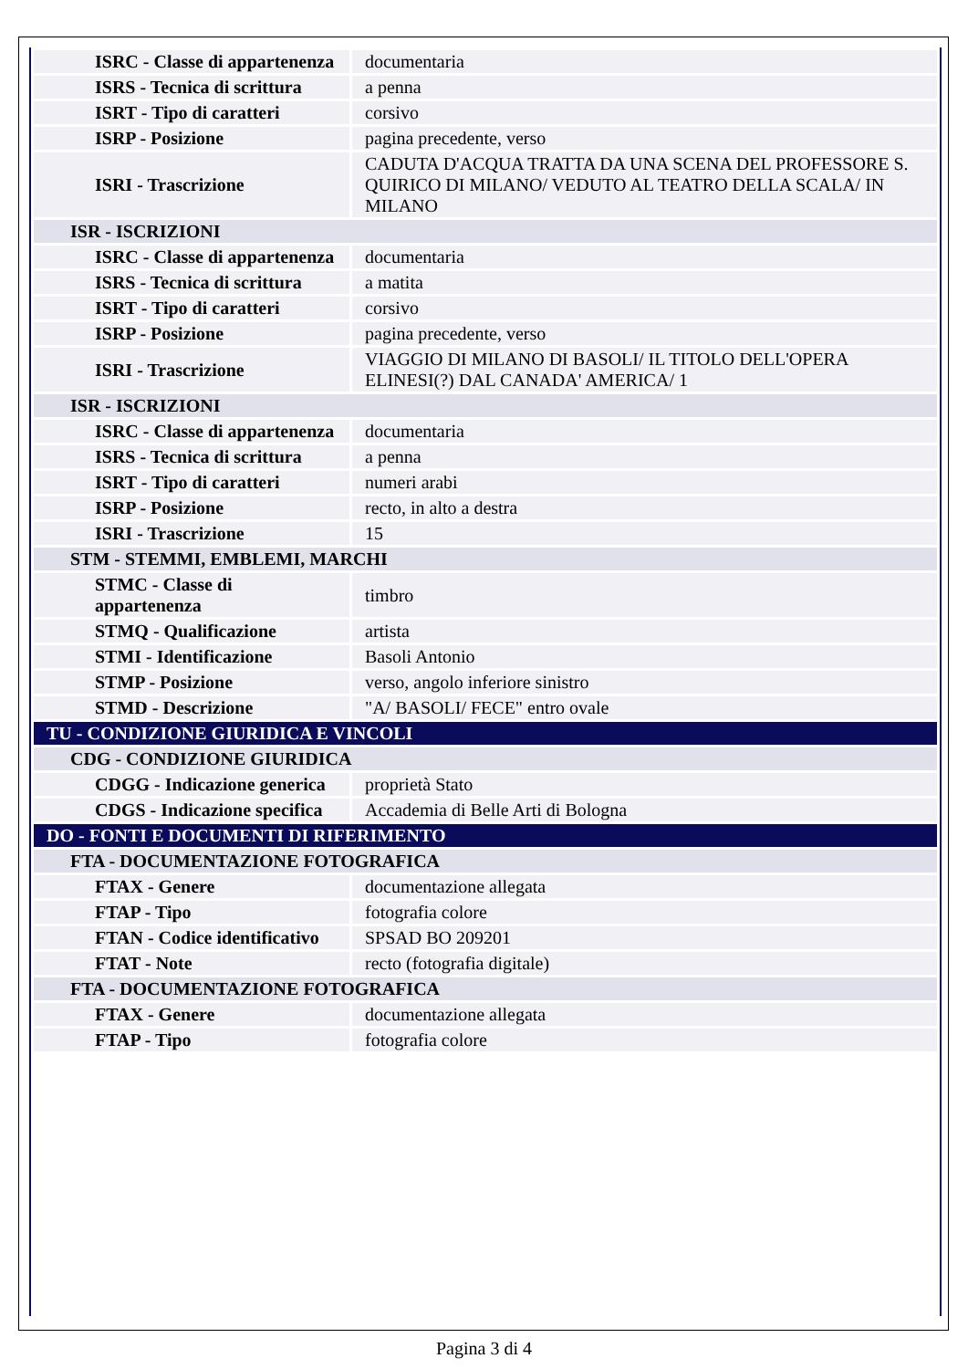| ISRC - Classe di appartenenza | documentaria |
| ISRS - Tecnica di scrittura | a penna |
| ISRT - Tipo di caratteri | corsivo |
| ISRP - Posizione | pagina precedente, verso |
| ISRI - Trascrizione | CADUTA D'ACQUA TRATTA DA UNA SCENA DEL PROFESSORE S. QUIRICO DI MILANO/ VEDUTO AL TEATRO DELLA SCALA/ IN MILANO |
| ISR - ISCRIZIONI | |
| ISRC - Classe di appartenenza | documentaria |
| ISRS - Tecnica di scrittura | a matita |
| ISRT - Tipo di caratteri | corsivo |
| ISRP - Posizione | pagina precedente, verso |
| ISRI - Trascrizione | VIAGGIO DI MILANO DI BASOLI/ IL TITOLO DELL'OPERA ELINESI(?) DAL CANADA' AMERICA/ 1 |
| ISR - ISCRIZIONI | |
| ISRC - Classe di appartenenza | documentaria |
| ISRS - Tecnica di scrittura | a penna |
| ISRT - Tipo di caratteri | numeri arabi |
| ISRP - Posizione | recto, in alto a destra |
| ISRI - Trascrizione | 15 |
| STM - STEMMI, EMBLEMI, MARCHI | |
| STMC - Classe di appartenenza | timbro |
| STMQ - Qualificazione | artista |
| STMI - Identificazione | Basoli Antonio |
| STMP - Posizione | verso, angolo inferiore sinistro |
| STMD - Descrizione | "A/ BASOLI/ FECE" entro ovale |
| TU - CONDIZIONE GIURIDICA E VINCOLI | |
| CDG - CONDIZIONE GIURIDICA | |
| CDGG - Indicazione generica | proprietà Stato |
| CDGS - Indicazione specifica | Accademia di Belle Arti di Bologna |
| DO - FONTI E DOCUMENTI DI RIFERIMENTO | |
| FTA - DOCUMENTAZIONE FOTOGRAFICA | |
| FTAX - Genere | documentazione allegata |
| FTAP - Tipo | fotografia colore |
| FTAN - Codice identificativo | SPSAD BO 209201 |
| FTAT - Note | recto (fotografia digitale) |
| FTA - DOCUMENTAZIONE FOTOGRAFICA | |
| FTAX - Genere | documentazione allegata |
| FTAP - Tipo | fotografia colore |
Pagina 3 di 4